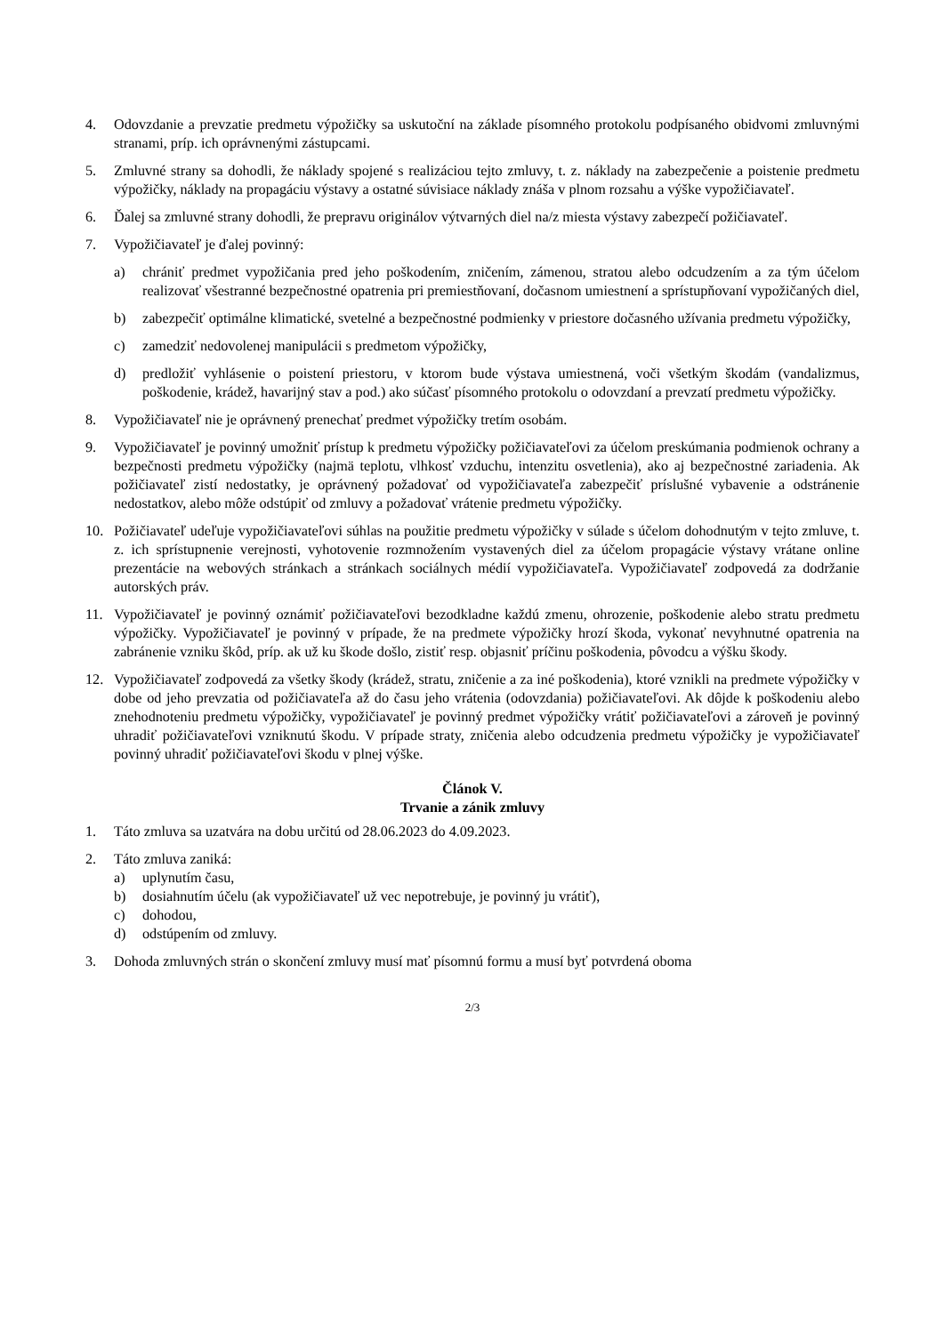4. Odovzdanie a prevzatie predmetu výpožičky sa uskutoční na základe písomného protokolu podpísaného obidvomi zmluvnými stranami, príp. ich oprávnenými zástupcami.
5. Zmluvné strany sa dohodli, že náklady spojené s realizáciou tejto zmluvy, t. z. náklady na zabezpečenie a poistenie predmetu výpožičky, náklady na propagáciu výstavy a ostatné súvisiace náklady znáša v plnom rozsahu a výške vypožičiavateľ.
6. Ďalej sa zmluvné strany dohodli, že prepravu originálov výtvarných diel na/z miesta výstavy zabezpečí požičiavateľ.
7. Vypožičiavateľ je ďalej povinný:
a) chrániť predmet vypožičania pred jeho poškodením, zničením, zámenou, stratou alebo odcudzením a za tým účelom realizovať všestranné bezpečnostné opatrenia pri premiestňovaní, dočasnom umiestnení a sprístupňovaní vypožičaných diel,
b) zabezpečiť optimálne klimatické, svetelné a bezpečnostné podmienky v priestore dočasného užívania predmetu výpožičky,
c) zamedziť nedovolenej manipulácii s predmetom výpožičky,
d) predložiť vyhlásenie o poistení priestoru, v ktorom bude výstava umiestnená, voči všetkým škodám (vandalizmus, poškodenie, krádež, havarijný stav a pod.) ako súčasť písomného protokolu o odovzdaní a prevzatí predmetu výpožičky.
8. Vypožičiavateľ nie je oprávnený prenechať predmet výpožičky tretím osobám.
9. Vypožičiavateľ je povinný umožniť prístup k predmetu výpožičky požičiavateľovi za účelom preskúmania podmienok ochrany a bezpečnosti predmetu výpožičky (najmä teplotu, vlhkosť vzduchu, intenzitu osvetlenia), ako aj bezpečnostné zariadenia. Ak požičiavateľ zistí nedostatky, je oprávnený požadovať od vypožičiavateľa zabezpečiť príslušné vybavenie a odstránenie nedostatkov, alebo môže odstúpiť od zmluvy a požadovať vrátenie predmetu výpožičky.
10. Požičiavateľ udeľuje vypožičiavateľovi súhlas na použitie predmetu výpožičky v súlade s účelom dohodnutým v tejto zmluve, t. z. ich sprístupnenie verejnosti, vyhotovenie rozmnožením vystavených diel za účelom propagácie výstavy vrátane online prezentácie na webových stránkach a stránkach sociálnych médií vypožičiavateľa. Vypožičiavateľ zodpovedá za dodržanie autorských práv.
11. Vypožičiavateľ je povinný oznámiť požičiavateľovi bezodkladne každú zmenu, ohrozenie, poškodenie alebo stratu predmetu výpožičky. Vypožičiavateľ je povinný v prípade, že na predmete výpožičky hrozí škoda, vykonať nevyhnutné opatrenia na zabránenie vzniku škôd, príp. ak už ku škode došlo, zistiť resp. objasniť príčinu poškodenia, pôvodcu a výšku škody.
12. Vypožičiavateľ zodpovedá za všetky škody (krádež, stratu, zničenie a za iné poškodenia), ktoré vznikli na predmete výpožičky v dobe od jeho prevzatia od požičiavateľa až do času jeho vrátenia (odovzdania) požičiavateľovi. Ak dôjde k poškodeniu alebo znehodnoteniu predmetu výpožičky, vypožičiavateľ je povinný predmet výpožičky vrátiť požičiavateľovi a zároveň je povinný uhradiť požičiavateľovi vzniknutú škodu. V prípade straty, zničenia alebo odcudzenia predmetu výpožičky je vypožičiavateľ povinný uhradiť požičiavateľovi škodu v plnej výške.
Článok V.
Trvanie a zánik zmluvy
1. Táto zmluva sa uzatvára na dobu určitú od 28.06.2023 do 4.09.2023.
2. Táto zmluva zaniká:
a) uplynutím času,
b) dosiahnutím účelu (ak vypožičiavateľ už vec nepotrebuje, je povinný ju vrátiť),
c) dohodou,
d) odstúpením od zmluvy.
3. Dohoda zmluvných strán o skončení zmluvy musí mať písomnú formu a musí byť potvrdená oboma
2/3